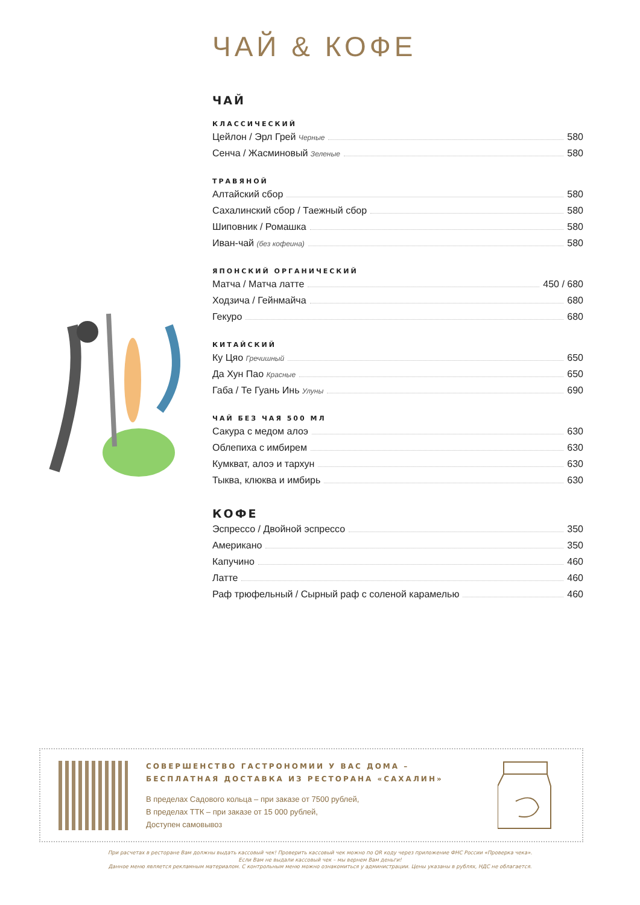ЧАЙ & КОФЕ
ЧАЙ
КЛАССИЧЕСКИЙ
Цейлон / Эрл Грей Черные 580
Сенча / Жасминовый Зеленые 580
ТРАВЯНОЙ
Алтайский сбор 580
Сахалинский сбор / Таежный сбор 580
Шиповник / Ромашка 580
Иван-чай (без кофеина) 580
ЯПОНСКИЙ ОРГАНИЧЕСКИЙ
Матча / Матча латте 450 / 680
Ходзича / Гейнмайча 680
Гекуро 680
КИТАЙСКИЙ
Ку Цяо Гречишный 650
Да Хун Пао Красные 650
Габа / Те Гуань Инь Улуны 690
ЧАЙ БЕЗ ЧАЯ 500 МЛ
Сакура с медом алоэ 630
Облепиха с имбирем 630
Кумкват, алоэ и тархун 630
Тыква, клюква и имбирь 630
КОФЕ
Эспрессо / Двойной эспрессо 350
Американо 350
Капучино 460
Латте 460
Раф трюфельный / Сырный раф с соленой карамелью 460
СОВЕРШЕНСТВО ГАСТРОНОМИИ У ВАС ДОМА –
БЕСПЛАТНАЯ ДОСТАВКА ИЗ РЕСТОРАНА «САХАЛИН»
В пределах Садового кольца – при заказе от 7500 рублей,
В пределах ТТК – при заказе от 15 000 рублей,
Доступен самовывоз
При расчетах в ресторане Вам должны выдать кассовый чек! Проверить кассовый чек можно по QR коду через приложение ФНС России «Проверка чека».
Если Вам не выдали кассовый чек – мы вернем Вам деньги!
Данное меню является рекламным материалом. С контрольным меню можно ознакомиться у администрации. Цены указаны в рублях, НДС не облагается.